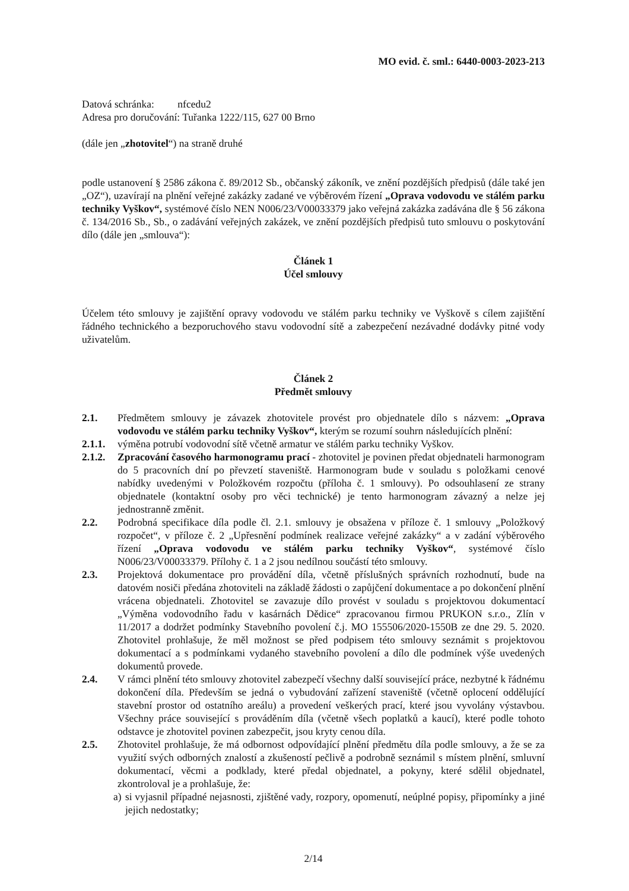MO evid. č. sml.: 6440-0003-2023-213
Datová schránka: nfcedu2
Adresa pro doručování: Tuřanka 1222/115, 627 00 Brno
(dále jen „zhotovitel“) na straně druhé
podle ustanovení § 2586 zákona č. 89/2012 Sb., občanský zákoník, ve znění pozdějších předpisů (dále také jen „OZ“), uzavírají na plnění veřejné zakázky zadané ve výběrovém řízení „Oprava vodovodu ve stálém parku techniky Vyškov“, systémové číslo NEN N006/23/V00033379 jako veřejná zakázka zadávána dle § 56 zákona č. 134/2016 Sb., Sb., o zadávání veřejných zakázek, ve znění pozdějších předpisů tuto smlouvu o poskytování dílo (dále jen „smlouva“):
Článek 1
Účel smlouvy
Účelem této smlouvy je zajištění opravy vodovodu ve stálém parku techniky ve Vyškově s cílem zajištění řádného technického a bezporuchového stavu vodovodní sítě a zabezpečení nezávadné dodávky pitné vody uživatelům.
Článek 2
Předmět smlouvy
2.1. Předmětem smlouvy je závazek zhotovitele provést pro objednatele dílo s názvem: „Oprava vodovodu ve stálém parku techniky Vyškov“, kterým se rozumí souhrn následujících plnění:
2.1.1. výměna potrubí vodovodní sítě včetně armatur ve stálém parku techniky Vyškov.
2.1.2. Zpracování časového harmonogramu prací - zhotovitel je povinen předat objednateli harmonogram do 5 pracovních dní po převzetí staveniště. Harmonogram bude v souladu s položkami cenové nabídky uvedenými v Položkovém rozpočtu (příloha č. 1 smlouvy). Po odsouhlasení ze strany objednatele (kontaktní osoby pro věci technické) je tento harmonogram závazný a nelze jej jednostranně změnit.
2.2. Podrobná specifikace díla podle čl. 2.1. smlouvy je obsažena v příloze č. 1 smlouvy „Položkový rozpočet“, v příloze č. 2 „Upřesnění podmínek realizace veřejné zakázky“ a v zadání výběrového řízení „Oprava vodovodu ve stálém parku techniky Vyškov“, systémové číslo N006/23/V00033379. Přílohy č. 1 a 2 jsou nedílnou součástí této smlouvy.
2.3. Projektová dokumentace pro provádění díla, včetně příslušných správních rozhodnutí, bude na datovém nosiči předána zhotoviteli na základě žádosti o zapůjčení dokumentace a po dokončení plnění vrácena objednateli. Zhotovitel se zavazuje dílo provést v souladu s projektovou dokumentací „Výměna vodovodního řadu v kasárnách Dědice“ zpracovanou firmou PRUKON s.r.o., Zlín v 11/2017 a dodržet podmínky Stavebního povolení č.j. MO 155506/2020-1550B ze dne 29. 5. 2020. Zhotovitel prohlašuje, že měl možnost se před podpisem této smlouvy seznámit s projektovou dokumentací a s podmínkami vydaného stavebního povolení a dílo dle podmínek výše uvedených dokumentů provede.
2.4. V rámci plnění této smlouvy zhotovitel zabezpečí všechny další související práce, nezbytné k řádnému dokončení díla. Především se jedná o vybudování zařízení staveniště (včetně oplocení oddělující stavební prostor od ostatního areálu) a provedení veškerých prací, které jsou vyvolány výstavbou. Všechny práce související s prováděním díla (včetně všech poplatků a kaucí), které podle tohoto odstavce je zhotovitel povinen zabezpečit, jsou kryty cenou díla.
2.5. Zhotovitel prohlašuje, že má odbornost odpovídající plnění předmětu díla podle smlouvy, a že se za využití svých odborných znalostí a zkušeností pečlivě a podrobně seznámil s místem plnění, smluvní dokumentací, věcmi a podklady, které předal objednatel, a pokyny, které sdělil objednatel, zkontroloval je a prohlašuje, že:
a) si vyjasnil případné nejasnosti, zjištěné vady, rozpory, opomenutí, neúplné popisy, připomínky a jiné jejich nedostatky;
2/14